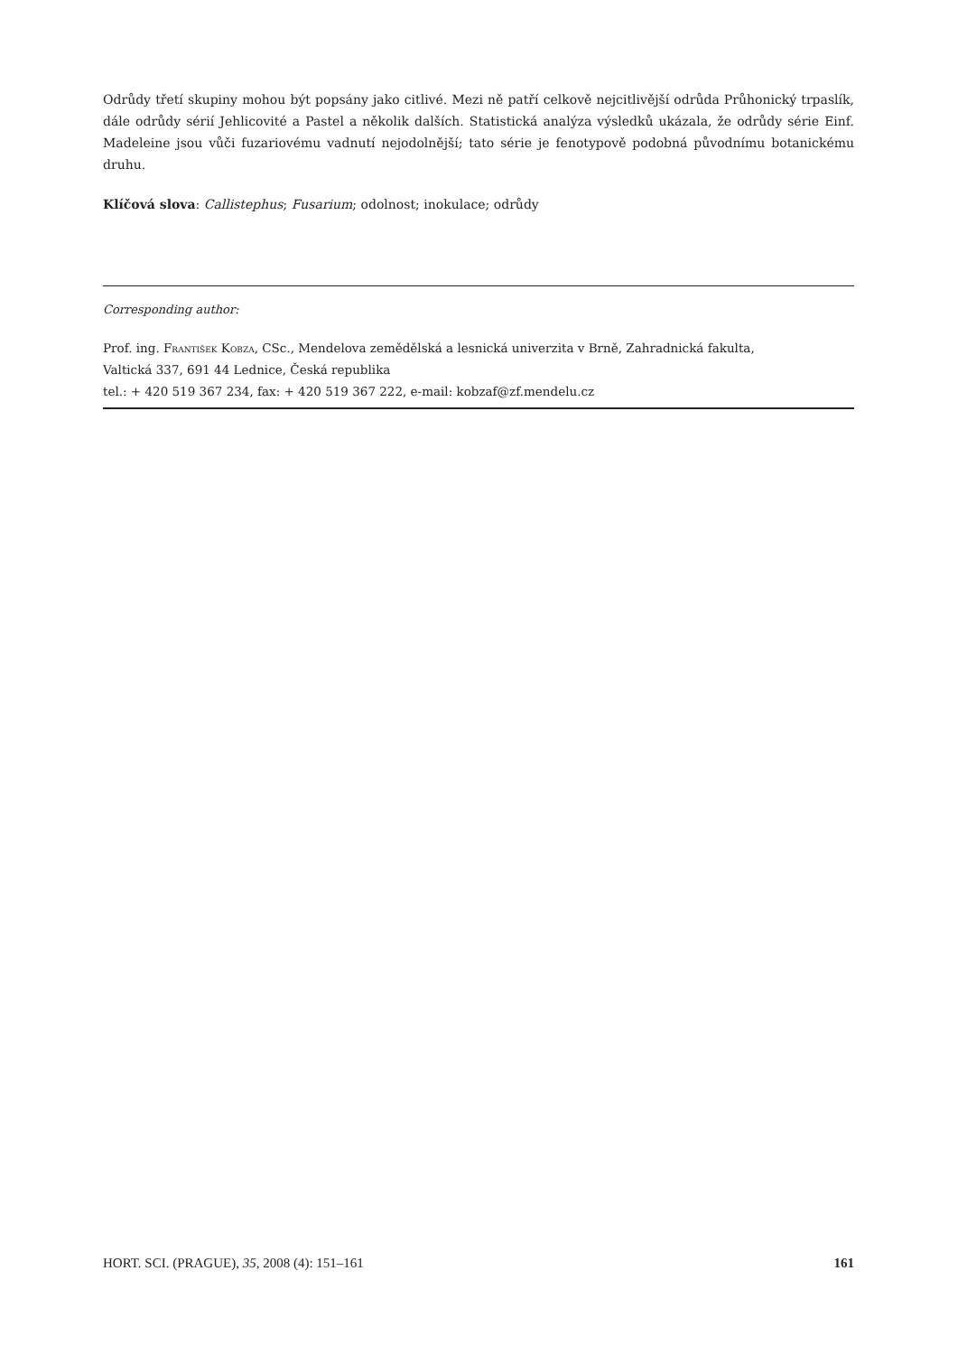Odrůdy třetí skupiny mohou být popsány jako citlivé. Mezi ně patří celkově nejcitlivější odrůda Průhonický trpaslík, dále odrůdy sérií Jehlicovité a Pastel a několik dalších. Statistická analýza výsledků ukázala, že odrůdy série Einf. Madeleine jsou vůči fuzariovému vadnutí nejodolnější; tato série je fenotypově podobná původnímu botanickému druhu.
Klíčová slova: Callistephus; Fusarium; odolnost; inokulace; odrůdy
Corresponding author:
Prof. ing. František Kobza, CSc., Mendelova zemědělská a lesnická univerzita v Brně, Zahradnická fakulta,
Valtická 337, 691 44 Lednice, Česká republika
tel.: + 420 519 367 234, fax: + 420 519 367 222, e-mail: kobzaf@zf.mendelu.cz
HORT. SCI. (PRAGUE), 35, 2008 (4): 151–161 161